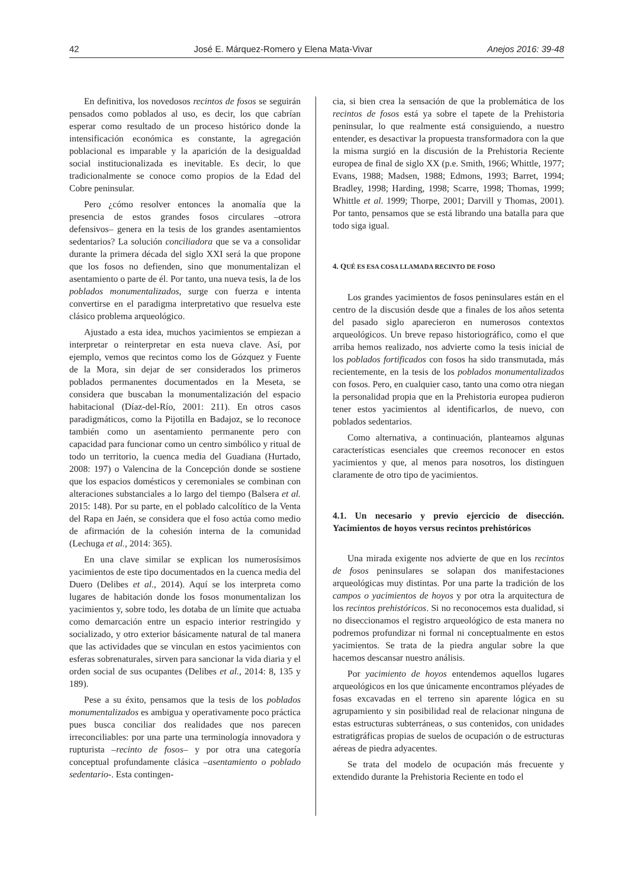42 José E. Márquez-Romero y Elena Mata-Vivar Anejos 2016: 39-48
En definitiva, los novedosos recintos de fosos se seguirán pensados como poblados al uso, es decir, los que cabrían esperar como resultado de un proceso histórico donde la intensificación económica es constante, la agregación poblacional es imparable y la aparición de la desigualdad social institucionalizada es inevitable. Es decir, lo que tradicionalmente se conoce como propios de la Edad del Cobre peninsular.
Pero ¿cómo resolver entonces la anomalía que la presencia de estos grandes fosos circulares –otrora defensivos– genera en la tesis de los grandes asentamientos sedentarios? La solución conciliadora que se va a consolidar durante la primera década del siglo XXI será la que propone que los fosos no defienden, sino que monumentalizan el asentamiento o parte de él. Por tanto, una nueva tesis, la de los poblados monumentalizados, surge con fuerza e intenta convertirse en el paradigma interpretativo que resuelva este clásico problema arqueológico.
Ajustado a esta idea, muchos yacimientos se empiezan a interpretar o reinterpretar en esta nueva clave. Así, por ejemplo, vemos que recintos como los de Gózquez y Fuente de la Mora, sin dejar de ser considerados los primeros poblados permanentes documentados en la Meseta, se considera que buscaban la monumentalización del espacio habitacional (Díaz-del-Río, 2001: 211). En otros casos paradigmáticos, como la Pijotilla en Badajoz, se lo reconoce también como un asentamiento permanente pero con capacidad para funcionar como un centro simbólico y ritual de todo un territorio, la cuenca media del Guadiana (Hurtado, 2008: 197) o Valencina de la Concepción donde se sostiene que los espacios domésticos y ceremoniales se combinan con alteraciones substanciales a lo largo del tiempo (Balsera et al. 2015: 148). Por su parte, en el poblado calcolítico de la Venta del Rapa en Jaén, se considera que el foso actúa como medio de afirmación de la cohesión interna de la comunidad (Lechuga et al., 2014: 365).
En una clave similar se explican los numerosísimos yacimientos de este tipo documentados en la cuenca media del Duero (Delibes et al., 2014). Aquí se los interpreta como lugares de habitación donde los fosos monumentalizan los yacimientos y, sobre todo, les dotaba de un límite que actuaba como demarcación entre un espacio interior restringido y socializado, y otro exterior básicamente natural de tal manera que las actividades que se vinculan en estos yacimientos con esferas sobrenaturales, sirven para sancionar la vida diaria y el orden social de sus ocupantes (Delibes et al., 2014: 8, 135 y 189).
Pese a su éxito, pensamos que la tesis de los poblados monumentalizados es ambigua y operativamente poco práctica pues busca conciliar dos realidades que nos parecen irreconciliables: por una parte una terminología innovadora y rupturista –recinto de fosos– y por otra una categoría conceptual profundamente clásica –asentamiento o poblado sedentario-. Esta contingen-
cia, si bien crea la sensación de que la problemática de los recintos de fosos está ya sobre el tapete de la Prehistoria peninsular, lo que realmente está consiguiendo, a nuestro entender, es desactivar la propuesta transformadora con la que la misma surgió en la discusión de la Prehistoria Reciente europea de final de siglo XX (p.e. Smith, 1966; Whittle, 1977; Evans, 1988; Madsen, 1988; Edmons, 1993; Barret, 1994; Bradley, 1998; Harding, 1998; Scarre, 1998; Thomas, 1999; Whittle et al. 1999; Thorpe, 2001; Darvill y Thomas, 2001). Por tanto, pensamos que se está librando una batalla para que todo siga igual.
4. QUÉ ES ESA COSA LLAMADA RECINTO DE FOSO
Los grandes yacimientos de fosos peninsulares están en el centro de la discusión desde que a finales de los años setenta del pasado siglo aparecieron en numerosos contextos arqueológicos. Un breve repaso historiográfico, como el que arriba hemos realizado, nos advierte como la tesis inicial de los poblados fortificados con fosos ha sido transmutada, más recientemente, en la tesis de los poblados monumentalizados con fosos. Pero, en cualquier caso, tanto una como otra niegan la personalidad propia que en la Prehistoria europea pudieron tener estos yacimientos al identificarlos, de nuevo, con poblados sedentarios.
Como alternativa, a continuación, planteamos algunas características esenciales que creemos reconocer en estos yacimientos y que, al menos para nosotros, los distinguen claramente de otro tipo de yacimientos.
4.1. Un necesario y previo ejercicio de disección. Yacimientos de hoyos versus recintos prehistóricos
Una mirada exigente nos advierte de que en los recintos de fosos peninsulares se solapan dos manifestaciones arqueológicas muy distintas. Por una parte la tradición de los campos o yacimientos de hoyos y por otra la arquitectura de los recintos prehistóricos. Si no reconocemos esta dualidad, si no diseccionamos el registro arqueológico de esta manera no podremos profundizar ni formal ni conceptualmente en estos yacimientos. Se trata de la piedra angular sobre la que hacemos descansar nuestro análisis.
Por yacimiento de hoyos entendemos aquellos lugares arqueológicos en los que únicamente encontramos pléyades de fosas excavadas en el terreno sin aparente lógica en su agrupamiento y sin posibilidad real de relacionar ninguna de estas estructuras subterráneas, o sus contenidos, con unidades estratigráficas propias de suelos de ocupación o de estructuras aéreas de piedra adyacentes.
Se trata del modelo de ocupación más frecuente y extendido durante la Prehistoria Reciente en todo el